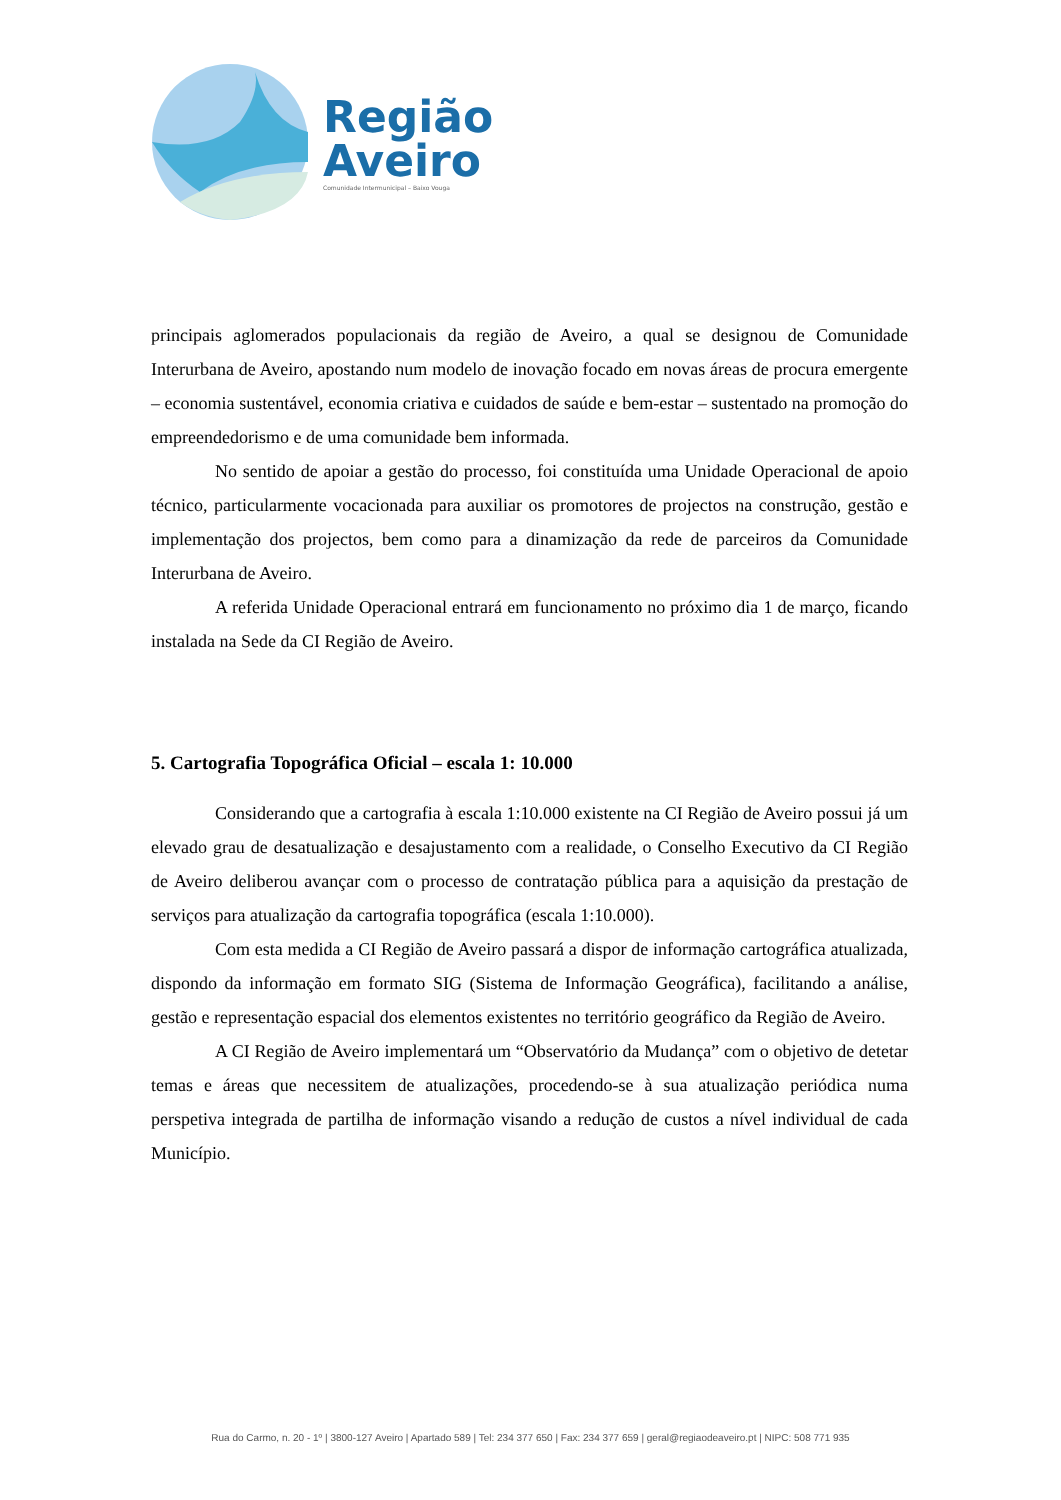Região
Aveiro
Comunidade Intermunicipal – Baixo Vouga
principais aglomerados populacionais da região de Aveiro, a qual se designou de Comunidade Interurbana de Aveiro, apostando num modelo de inovação focado em novas áreas de procura emergente – economia sustentável, economia criativa e cuidados de saúde e bem-estar – sustentado na promoção do empreendedorismo e de uma comunidade bem informada.
No sentido de apoiar a gestão do processo, foi constituída uma Unidade Operacional de apoio técnico, particularmente vocacionada para auxiliar os promotores de projectos na construção, gestão e implementação dos projectos, bem como para a dinamização da rede de parceiros da Comunidade Interurbana de Aveiro.
A referida Unidade Operacional entrará em funcionamento no próximo dia 1 de março, ficando instalada na Sede da CI Região de Aveiro.
5. Cartografia Topográfica Oficial – escala 1: 10.000
Considerando que a cartografia à escala 1:10.000 existente na CI Região de Aveiro possui já um elevado grau de desatualização e desajustamento com a realidade, o Conselho Executivo da CI Região de Aveiro deliberou avançar com o processo de contratação pública para a aquisição da prestação de serviços para atualização da cartografia topográfica (escala 1:10.000).
Com esta medida a CI Região de Aveiro passará a dispor de informação cartográfica atualizada, dispondo da informação em formato SIG (Sistema de Informação Geográfica), facilitando a análise, gestão e representação espacial dos elementos existentes no território geográfico da Região de Aveiro.
A CI Região de Aveiro implementará um “Observatório da Mudança” com o objetivo de detetar temas e áreas que necessitem de atualizações, procedendo-se à sua atualização periódica numa perspetiva integrada de partilha de informação visando a redução de custos a nível individual de cada Município.
Rua do Carmo, n. 20 - 1º | 3800-127 Aveiro | Apartado 589 | Tel: 234 377 650 | Fax: 234 377 659 | geral@regiaodeaveiro.pt | NIPC: 508 771 935